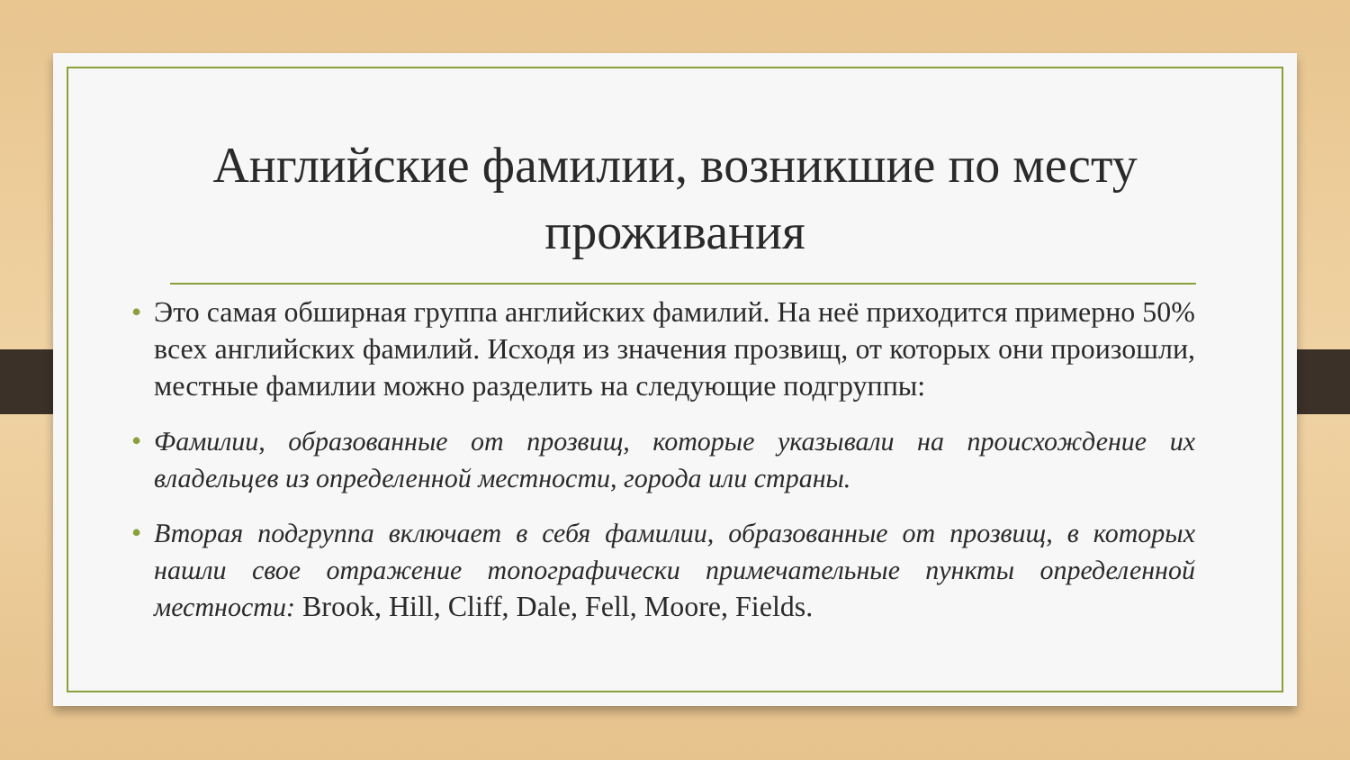Английские фамилии, возникшие по месту проживания
• Это самая обширная группа английских фамилий. На неё приходится примерно 50% всех английских фамилий. Исходя из значения прозвищ, от которых они произошли, местные фамилии можно разделить на следующие подгруппы:
• Фамилии, образованные от прозвищ, которые указывали на происхождение их владельцев из определенной местности, города или страны.
• Вторая подгруппа включает в себя фамилии, образованные от прозвищ, в которых нашли свое отражение топографически примечательные пункты определенной местности: Brook, Hill, Cliff, Dale, Fell, Moore, Fields.